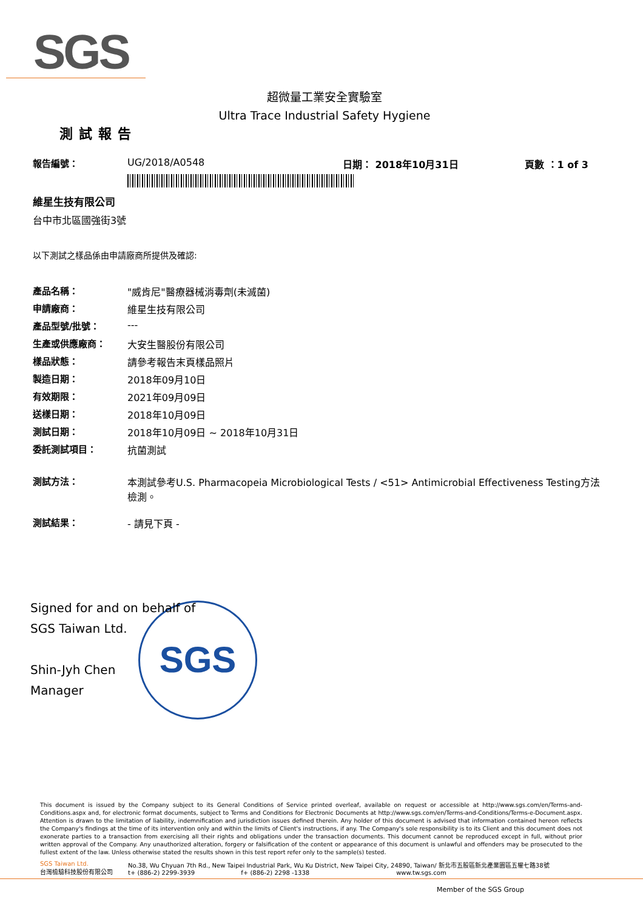SGS
超微量工業安全實驗室
Ultra Trace Industrial Safety Hygiene
測試報告
報告編號： UG/2018/A0548 日期： 2018年10月31日 頁數 ：1 of 3
維星生技有限公司
台中市北區國強街3號
以下測試之樣品係由申請廠商所提供及確認:
產品名稱： "威肯尼"醫療器械消毒劑(未滅菌)
申請廠商： 維星生技有限公司
產品型號/批號： ---
生產或供應廠商： 大安生醫股份有限公司
樣品狀態： 請參考報告末頁樣品照片
製造日期： 2018年09月10日
有效期限： 2021年09月09日
送樣日期： 2018年10月09日
測試日期： 2018年10月09日 ~ 2018年10月31日
委託測試項目： 抗菌測試
測試方法： 本測試參考U.S. Pharmacopeia Microbiological Tests / <51> Antimicrobial Effectiveness Testing方法檢測。
測試結果： - 請見下頁 -
SGS
Signed for and on behalf of
SGS Taiwan Ltd.
Shin-Jyh Chen
Manager
This document is issued by the Company subject to its General Conditions of Service printed overleaf, available on request or accessible at http://www.sgs.com/en/Terms-and-Conditions.aspx and, for electronic format documents, subject to Terms and Conditions for Electronic Documents at http://www.sgs.com/en/Terms-and-Conditions/Terms-e-Document.aspx. Attention is drawn to the limitation of liability, indemnification and jurisdiction issues defined therein. Any holder of this document is advised that information contained hereon reflects the Company's findings at the time of its intervention only and within the limits of Client's instructions, if any. The Company's sole responsibility is to its Client and this document does not exonerate parties to a transaction from exercising all their rights and obligations under the transaction documents. This document cannot be reproduced except in full, without prior written approval of the Company. Any unauthorized alteration, forgery or falsification of the content or appearance of this document is unlawful and offenders may be prosecuted to the fullest extent of the law. Unless otherwise stated the results shown in this test report refer only to the sample(s) tested.
SGS Taiwan Ltd.
台灣檢驗科技股份有限公司
No.38, Wu Chyuan 7th Rd., New Taipei Industrial Park, Wu Ku District, New Taipei City, 24890, Taiwan/ 新北市五股區新北產業園區五權七路38號
t+ (886-2) 2299-3939 f+ (886-2) 2298 -1338 www.tw.sgs.com
Member of the SGS Group